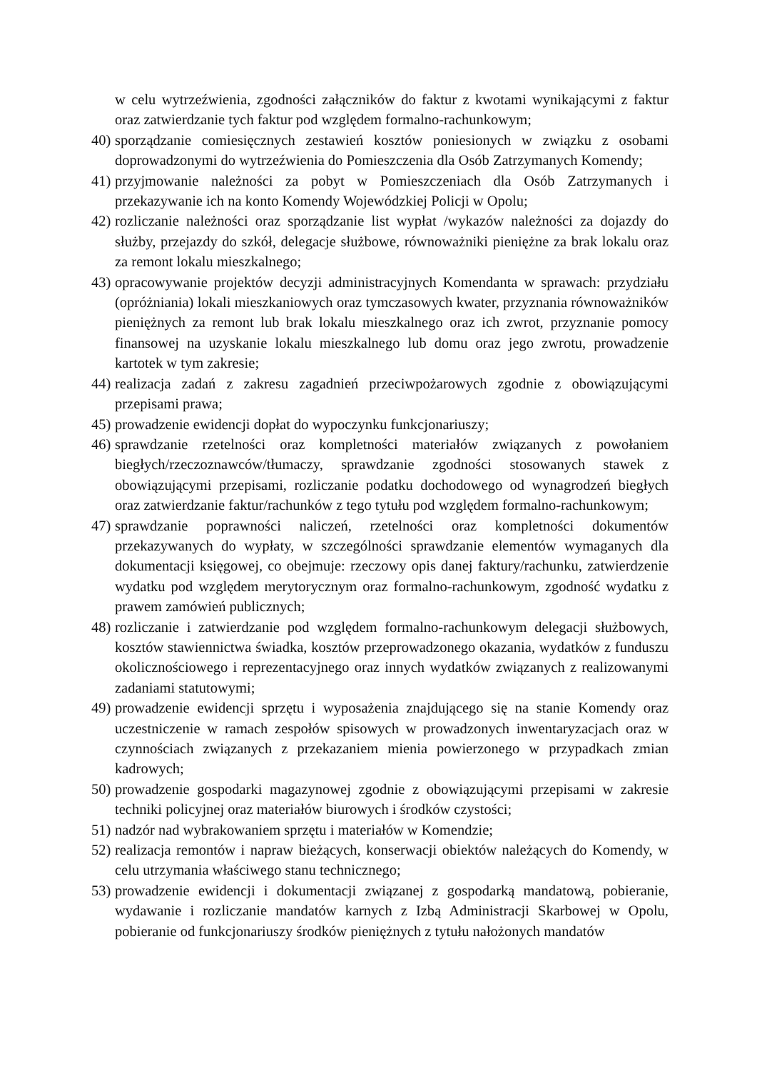w celu wytrzeźwienia, zgodności załączników do faktur z kwotami wynikającymi z faktur oraz zatwierdzanie tych faktur pod względem formalno-rachunkowym;
40) sporządzanie comiesięcznych zestawień kosztów poniesionych w związku z osobami doprowadzonymi do wytrzeźwienia do Pomieszczenia dla Osób Zatrzymanych Komendy;
41) przyjmowanie należności za pobyt w Pomieszczeniach dla Osób Zatrzymanych i przekazywanie ich na konto Komendy Wojewódzkiej Policji w Opolu;
42) rozliczanie należności oraz sporządzanie list wypłat /wykazów należności za dojazdy do służby, przejazdy do szkół, delegacje służbowe, równoważniki pieniężne za brak lokalu oraz za remont lokalu mieszkalnego;
43) opracowywanie projektów decyzji administracyjnych Komendanta w sprawach: przydziału (opróżniania) lokali mieszkaniowych oraz tymczasowych kwater, przyznania równoważników pieniężnych za remont lub brak lokalu mieszkalnego oraz ich zwrot, przyznanie pomocy finansowej na uzyskanie lokalu mieszkalnego lub domu oraz jego zwrotu, prowadzenie kartotek w tym zakresie;
44) realizacja zadań z zakresu zagadnień przeciwpożarowych zgodnie z obowiązującymi przepisami prawa;
45) prowadzenie ewidencji dopłat do wypoczynku funkcjonariuszy;
46) sprawdzanie rzetelności oraz kompletności materiałów związanych z powołaniem biegłych/rzeczoznawców/tłumaczy, sprawdzanie zgodności stosowanych stawek z obowiązującymi przepisami, rozliczanie podatku dochodowego od wynagrodzeń biegłych oraz zatwierdzanie faktur/rachunków z tego tytułu pod względem formalno-rachunkowym;
47) sprawdzanie poprawności naliczeń, rzetelności oraz kompletności dokumentów przekazywanych do wypłaty, w szczególności sprawdzanie elementów wymaganych dla dokumentacji księgowej, co obejmuje: rzeczowy opis danej faktury/rachunku, zatwierdzenie wydatku pod względem merytorycznym oraz formalno-rachunkowym, zgodność wydatku z prawem zamówień publicznych;
48) rozliczanie i zatwierdzanie pod względem formalno-rachunkowym delegacji służbowych, kosztów stawiennictwa świadka, kosztów przeprowadzonego okazania, wydatków z funduszu okolicznościowego i reprezentacyjnego oraz innych wydatków związanych z realizowanymi zadaniami statutowymi;
49) prowadzenie ewidencji sprzętu i wyposażenia znajdującego się na stanie Komendy oraz uczestniczenie w ramach zespołów spisowych w prowadzonych inwentaryzacjach oraz w czynnościach związanych z przekazaniem mienia powierzonego w przypadkach zmian kadrowych;
50) prowadzenie gospodarki magazynowej zgodnie z obowiązującymi przepisami w zakresie techniki policyjnej oraz materiałów biurowych i środków czystości;
51) nadzór nad wybrakowaniem sprzętu i materiałów w Komendzie;
52) realizacja remontów i napraw bieżących, konserwacji obiektów należących do Komendy, w celu utrzymania właściwego stanu technicznego;
53) prowadzenie ewidencji i dokumentacji związanej z gospodarką mandatową, pobieranie, wydawanie i rozliczanie mandatów karnych z Izbą Administracji Skarbowej w Opolu, pobieranie od funkcjonariuszy środków pieniężnych z tytułu nałożonych mandatów